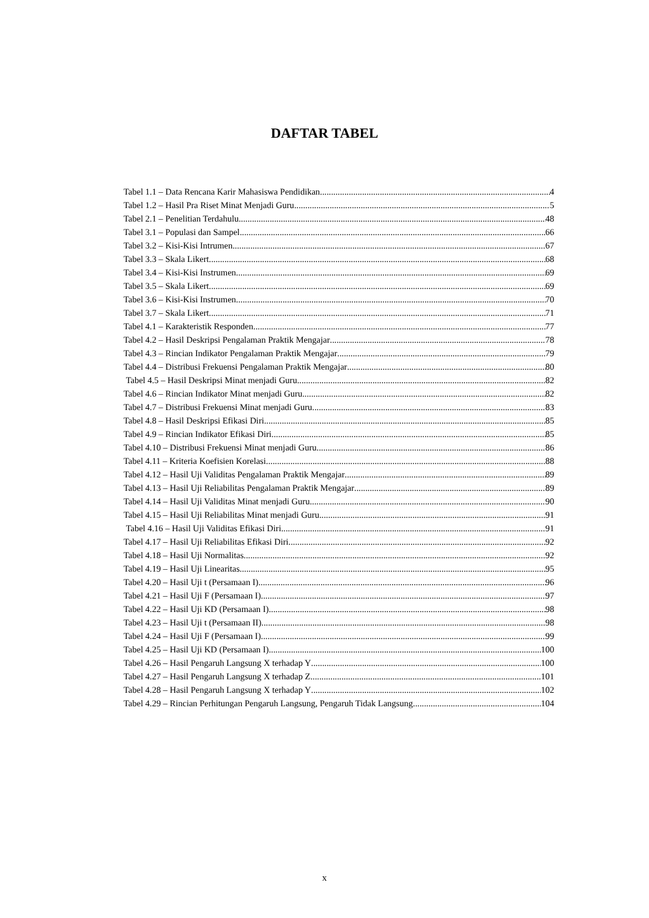DAFTAR TABEL
Tabel 1.1 – Data Rencana Karir Mahasiswa Pendidikan 4
Tabel 1.2 – Hasil Pra Riset Minat Menjadi Guru 5
Tabel 2.1 – Penelitian Terdahulu 48
Tabel 3.1 – Populasi dan Sampel 66
Tabel 3.2 – Kisi-Kisi Intrumen 67
Tabel 3.3 – Skala Likert 68
Tabel 3.4 – Kisi-Kisi Instrumen 69
Tabel 3.5 – Skala Likert 69
Tabel 3.6 – Kisi-Kisi Instrumen 70
Tabel 3.7 – Skala Likert 71
Tabel 4.1 – Karakteristik Responden 77
Tabel 4.2 – Hasil Deskripsi Pengalaman Praktik Mengajar 78
Tabel 4.3 – Rincian Indikator Pengalaman Praktik Mengajar 79
Tabel 4.4 – Distribusi Frekuensi Pengalaman Praktik Mengajar 80
Tabel 4.5 – Hasil Deskripsi Minat menjadi Guru 82
Tabel 4.6 – Rincian Indikator Minat menjadi Guru 82
Tabel 4.7 – Distribusi Frekuensi Minat menjadi Guru 83
Tabel 4.8 – Hasil Deskripsi Efikasi Diri 85
Tabel 4.9 – Rincian Indikator Efikasi Diri 85
Tabel 4.10 – Distribusi Frekuensi Minat menjadi Guru 86
Tabel 4.11 – Kriteria Koefisien Korelasi 88
Tabel 4.12 – Hasil Uji Validitas Pengalaman Praktik Mengajar 89
Tabel 4.13 – Hasil Uji Reliabilitas Pengalaman Praktik Mengajar 89
Tabel 4.14 – Hasil Uji Validitas Minat menjadi Guru 90
Tabel 4.15 – Hasil Uji Reliabilitas Minat menjadi Guru 91
Tabel 4.16 – Hasil Uji Validitas Efikasi Diri 91
Tabel 4.17 – Hasil Uji Reliabilitas Efikasi Diri 92
Tabel 4.18 – Hasil Uji Normalitas 92
Tabel 4.19 – Hasil Uji Linearitas 95
Tabel 4.20 – Hasil Uji t (Persamaan I) 96
Tabel 4.21 – Hasil Uji F (Persamaan I) 97
Tabel 4.22 – Hasil Uji KD (Persamaan I) 98
Tabel 4.23 – Hasil Uji t (Persamaan II) 98
Tabel 4.24 – Hasil Uji F (Persamaan I) 99
Tabel 4.25 – Hasil Uji KD (Persamaan I) 100
Tabel 4.26 – Hasil Pengaruh Langsung X terhadap Y 100
Tabel 4.27 – Hasil Pengaruh Langsung X terhadap Z 101
Tabel 4.28 – Hasil Pengaruh Langsung X terhadap Y 102
Tabel 4.29 – Rincian Perhitungan Pengaruh Langsung, Pengaruh Tidak Langsung 104
x